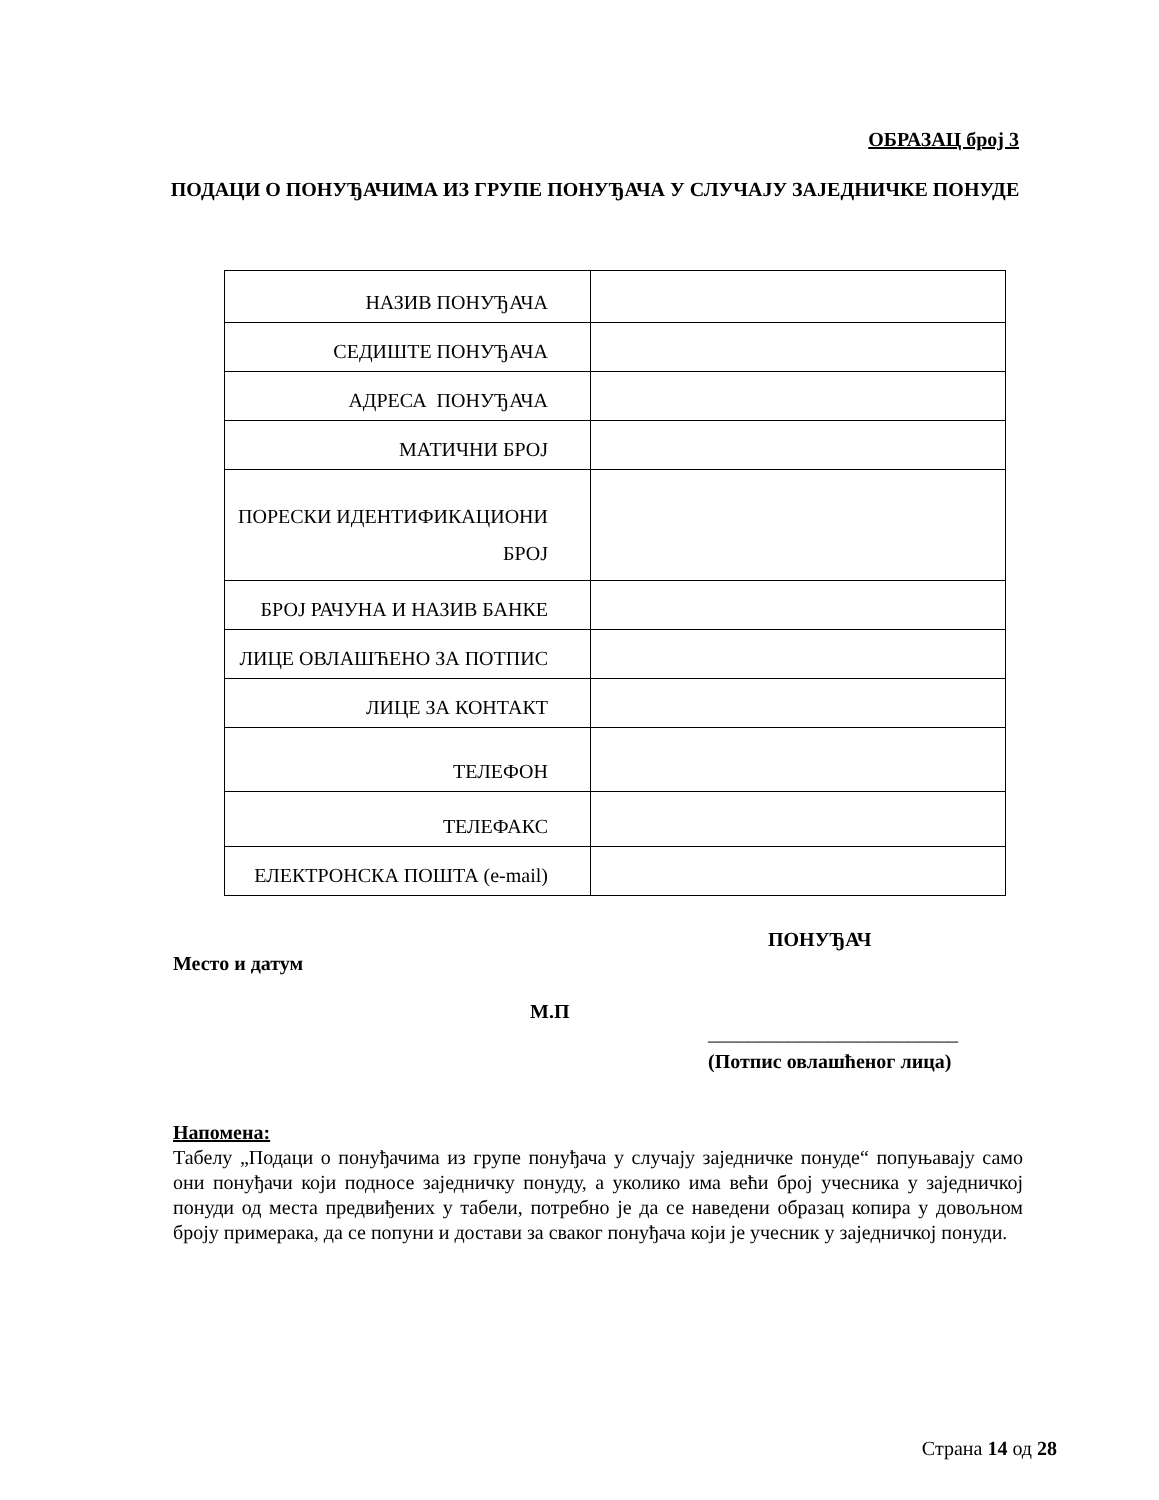ОБРАЗАЦ број 3
ПОДАЦИ О ПОНУЂАЧИМА ИЗ ГРУПЕ ПОНУЂАЧА У СЛУЧАЈУ ЗАЈЕДНИЧКЕ ПОНУДЕ
| НАЗИВ ПОНУЂАЧА | |
| СЕДИШТЕ ПОНУЂАЧА | |
| АДРЕСА ПОНУЂАЧА | |
| МАТИЧНИ БРОЈ | |
| ПОРЕСКИ ИДЕНТИФИКАЦИОНИ БРОЈ | |
| БРОЈ РАЧУНА И НАЗИВ БАНКЕ | |
| ЛИЦЕ ОВЛАШЋЕНО ЗА ПОТПИС | |
| ЛИЦЕ ЗА КОНТАКТ | |
| ТЕЛЕФОН | |
| ТЕЛЕФАКС | |
| ЕЛЕКТРОНСКА ПОШТА (e-mail) | |
ПОНУЂАЧ
Место и датум
М.П
_________________________
(Потпис овлашћеног лица)
Напомена:
Табелу „Подаци о понуђачима из групе понуђача у случају заједничке понуде“ попуњавају само они понуђачи који подносе заједничку понуду, а уколико има већи број учесника у заједничкој понуди од места предвиђених у табели, потребно је да се наведени образац копира у довољном броју примерака, да се попуни и достави за сваког понуђача који је учесник у заједничкој понуди.
Страна 14 од 28